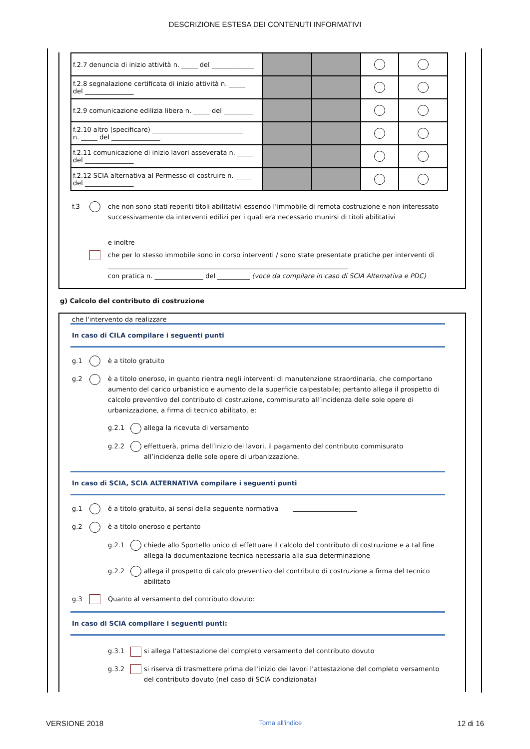DESCRIZIONE ESTESA DEI CONTENUTI INFORMATIVI
| f.2.7 denuncia di inizio attività n. _____ del _____________ | | | | |
| f.2.8 segnalazione certificata di inizio attività n. _____ del _______________ | | | | |
| f.2.9 comunicazione edilizia libera n. _____ del _________ | | | | |
| f.2.10 altro (specificare) ____________________________ n. _____ del _______________ | | | | |
| f.2.11 comunicazione di inizio lavori asseverata n. _____ del _______________ | | | | |
| f.2.12 SCIA alternativa al Permesso di costruire n. _____ del _______________ | | | | |
f.3 che non sono stati reperiti titoli abilitativi essendo l’immobile di remota costruzione e non interessato successivamente da interventi edilizi per i quali era necessario munirsi di titoli abilitativi
e inoltre
che per lo stesso immobile sono in corso interventi / sono state presentate pratiche per interventi di
__________________________________________________________________________
con pratica n. _______________ del __________ (voce da compilare in caso di SCIA Alternativa e PDC)
g) Calcolo del contributo di costruzione
che l'intervento da realizzare
In caso di CILA compilare i seguenti punti
g.1 è a titolo gratuito
g.2 è a titolo oneroso, in quanto rientra negli interventi di manutenzione straordinaria, che comportano aumento del carico urbanistico e aumento della superficie calpestabile; pertanto allega il prospetto di calcolo preventivo del contributo di costruzione, commisurato all’incidenza delle sole opere di urbanizzazione, a firma di tecnico abilitato, e:
g.2.1 allega la ricevuta di versamento
g.2.2 effettuerà, prima dell’inizio dei lavori, il pagamento del contributo commisurato all’incidenza delle sole opere di urbanizzazione.
In caso di SCIA, SCIA ALTERNATIVA compilare i seguenti punti
g.1 è a titolo gratuito, ai sensi della seguente normativa
g.2 è a titolo oneroso e pertanto
g.2.1 chiede allo Sportello unico di effettuare il calcolo del contributo di costruzione e a tal fine allega la documentazione tecnica necessaria alla sua determinazione
g.2.2 allega il prospetto di calcolo preventivo del contributo di costruzione a firma del tecnico abilitato
g.3 Quanto al versamento del contributo dovuto:
In caso di SCIA compilare i seguenti punti:
g.3.1 si allega l’attestazione del completo versamento del contributo dovuto
g.3.2 si riserva di trasmettere prima dell’inizio dei lavori l’attestazione del completo versamento del contributo dovuto (nel caso di SCIA condizionata)
VERSIONE 2018 Torna all'indice 12 di 16